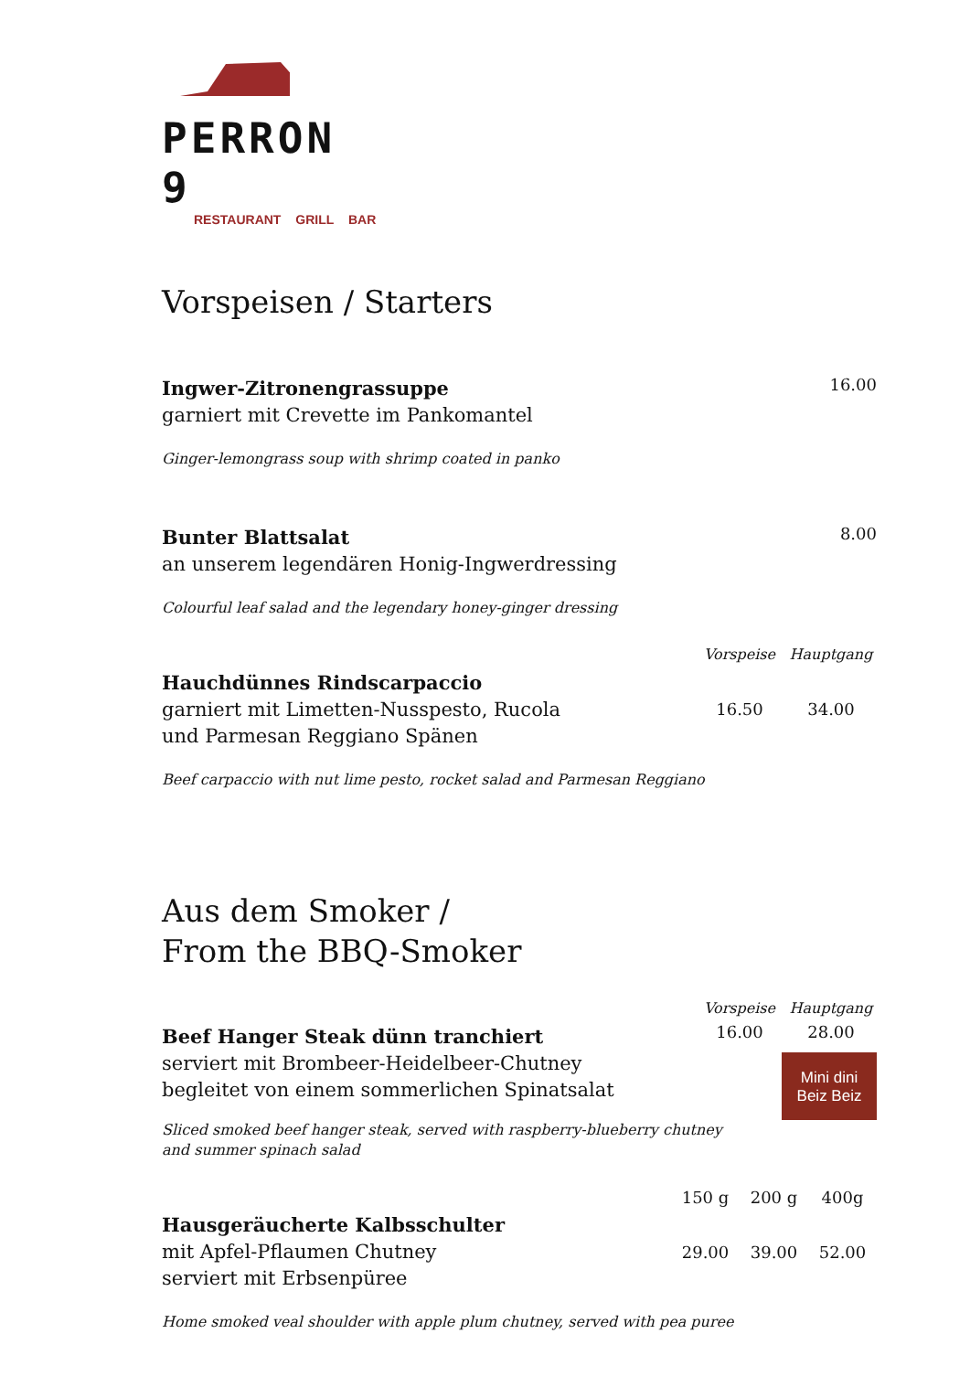PERRON 9
RESTAURANT GRILL BAR
Vorspeisen / Starters
Ingwer-Zitronengrassuppe
garniert mit Crevette im Pankomantel
16.00
Ginger-lemongrass soup with shrimp coated in panko
Bunter Blattsalat
an unserem legendären Honig-Ingwerdressing
8.00
Colourful leaf salad and the legendary honey-ginger dressing
Hauchdünnes Rindscarpaccio
garniert mit Limetten-Nusspesto, Rucola
und Parmesan Reggiano Spänen
Vorspeise Hauptgang 16.50 34.00
Beef carpaccio with nut lime pesto, rocket salad and Parmesan Reggiano
Aus dem Smoker /
From the BBQ-Smoker
Beef Hanger Steak dünn tranchiert
serviert mit Brombeer-Heidelbeer-Chutney
begleitet von einem sommerlichen Spinatsalat
Vorspeise Hauptgang 16.00 28.00
Mini dini
Beiz Beiz
Sliced smoked beef hanger steak, served with raspberry-blueberry chutney
and summer spinach salad
Hausgeräucherte Kalbsschulter
mit Apfel-Pflaumen Chutney
serviert mit Erbsenpüree
150 g 200 g 400g 29.00 39.00 52.00
Home smoked veal shoulder with apple plum chutney, served with pea puree